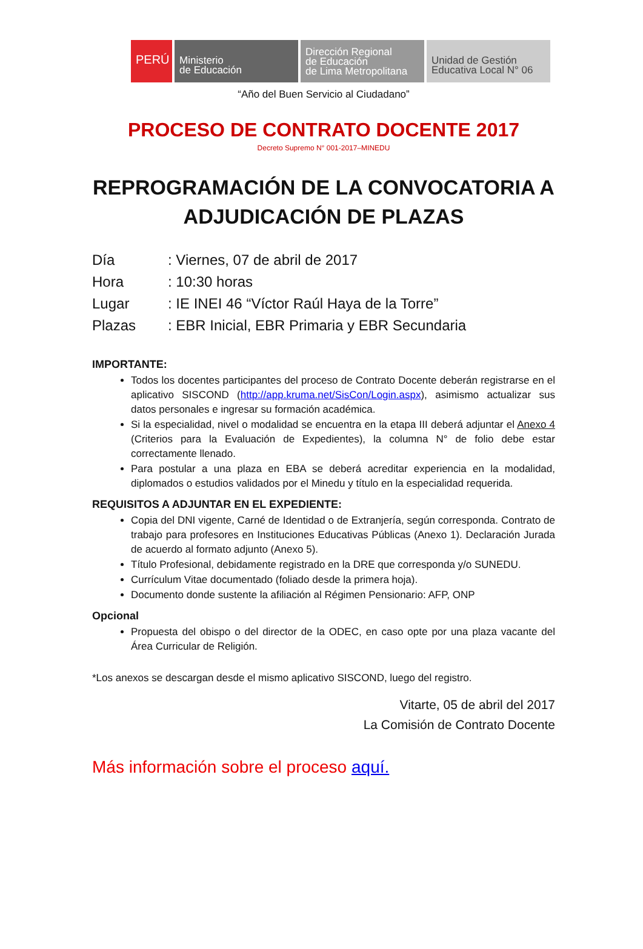PERÚ Ministerio
de Educación
Dirección Regional
de Educación
de Lima Metropolitana
Unidad de Gestión
Educativa Local N° 06
“Año del Buen Servicio al Ciudadano”
PROCESO DE CONTRATO DOCENTE 2017
Decreto Supremo N° 001-2017–MINEDU
REPROGRAMACIÓN DE LA CONVOCATORIA A ADJUDICACIÓN DE PLAZAS
| Día | : Viernes, 07 de abril de 2017 |
| Hora | : 10:30 horas |
| Lugar | : IE INEI 46 “Víctor Raúl Haya de la Torre” |
| Plazas | : EBR Inicial, EBR Primaria y EBR Secundaria |
IMPORTANTE:
Todos los docentes participantes del proceso de Contrato Docente deberán registrarse en el aplicativo SISCOND (http://app.kruma.net/SisCon/Login.aspx), asimismo actualizar sus datos personales e ingresar su formación académica.
Si la especialidad, nivel o modalidad se encuentra en la etapa III deberá adjuntar el Anexo 4 (Criterios para la Evaluación de Expedientes), la columna N° de folio debe estar correctamente llenado.
Para postular a una plaza en EBA se deberá acreditar experiencia en la modalidad, diplomados o estudios validados por el Minedu y título en la especialidad requerida.
REQUISITOS A ADJUNTAR EN EL EXPEDIENTE:
Copia del DNI vigente, Carné de Identidad o de Extranjería, según corresponda. Contrato de trabajo para profesores en Instituciones Educativas Públicas (Anexo 1). Declaración Jurada de acuerdo al formato adjunto (Anexo 5).
Título Profesional, debidamente registrado en la DRE que corresponda y/o SUNEDU.
Currículum Vitae documentado (foliado desde la primera hoja).
Documento donde sustente la afiliación al Régimen Pensionario: AFP, ONP
Opcional
Propuesta del obispo o del director de la ODEC, en caso opte por una plaza vacante del Área Curricular de Religión.
*Los anexos se descargan desde el mismo aplicativo SISCOND, luego del registro.
Vitarte, 05 de abril del 2017
La Comisión de Contrato Docente
Más información sobre el proceso aquí.